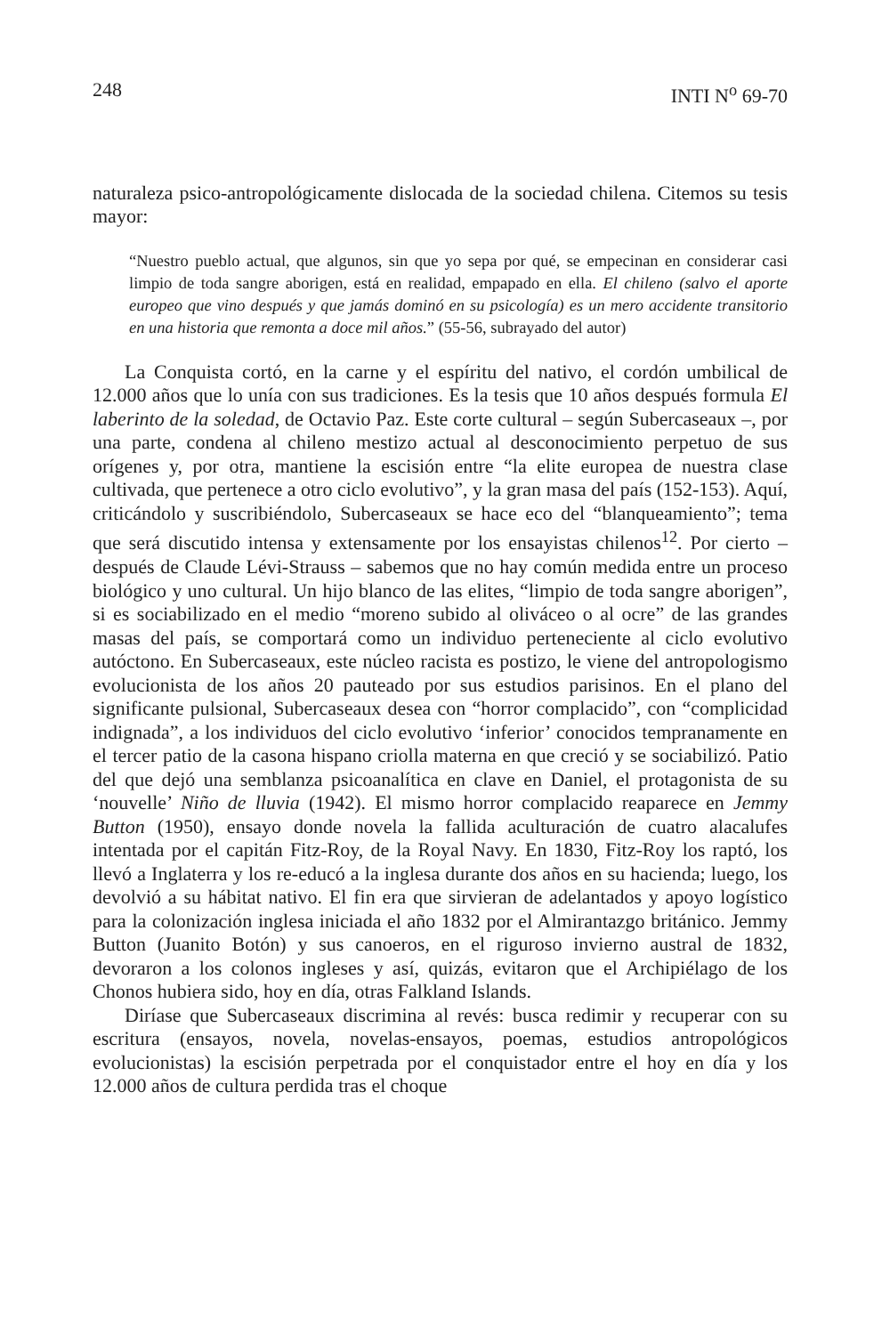248 INTI N<sup>o</sup> 69-70
naturaleza psico-antropológicamente dislocada de la sociedad chilena. Citemos su tesis mayor:
“Nuestro pueblo actual, que algunos, sin que yo sepa por qué, se empecinan en considerar casi limpio de toda sangre aborigen, está en realidad, empapado en ella. El chileno (salvo el aporte europeo que vino después y que jamás dominó en su psicología) es un mero accidente transitorio en una historia que remonta a doce mil años.” (55-56, subrayado del autor)
La Conquista cortó, en la carne y el espíritu del nativo, el cordón umbilical de 12.000 años que lo unía con sus tradiciones. Es la tesis que 10 años después formula El laberinto de la soledad, de Octavio Paz. Este corte cultural – según Subercaseaux –, por una parte, condena al chileno mestizo actual al desconocimiento perpetuo de sus orígenes y, por otra, mantiene la escisión entre “la elite europea de nuestra clase cultivada, que pertenece a otro ciclo evolutivo”, y la gran masa del país (152-153). Aquí, criticándolo y suscribiéndolo, Subercaseaux se hace eco del “blanqueamiento”; tema que será discutido intensa y extensamente por los ensayistas chilenos<sup>12</sup>. Por cierto – después de Claude Lévi-Strauss – sabemos que no hay común medida entre un proceso biológico y uno cultural. Un hijo blanco de las elites, “limpio de toda sangre aborigen”, si es sociabilizado en el medio “moreno subido al oliváceo o al ocre” de las grandes masas del país, se comportará como un individuo perteneciente al ciclo evolutivo autóctono. En Subercaseaux, este núcleo racista es postizo, le viene del antropologismo evolucionista de los años 20 pauteado por sus estudios parisinos. En el plano del significante pulsional, Subercaseaux desea con “horror complacido”, con “complicidad indignada”, a los individuos del ciclo evolutivo ‘inferior’ conocidos tempranamente en el tercer patio de la casona hispano criolla materna en que creció y se sociabilizó. Patio del que dejó una semblanza psicoanalítica en clave en Daniel, el protagonista de su ‘nouvelle’ Niño de lluvia (1942). El mismo horror complacido reaparece en Jemmy Button (1950), ensayo donde novela la fallida aculturación de cuatro alacalufes intentada por el capitán Fitz-Roy, de la Royal Navy. En 1830, Fitz-Roy los raptó, los llevó a Inglaterra y los re-educó a la inglesa durante dos años en su hacienda; luego, los devolvió a su hábitat nativo. El fin era que sirvieran de adelantados y apoyo logístico para la colonización inglesa iniciada el año 1832 por el Almirantazgo británico. Jemmy Button (Juanito Botón) y sus canoeros, en el riguroso invierno austral de 1832, devoraron a los colonos ingleses y así, quizás, evitaron que el Archipiélago de los Chonos hubiera sido, hoy en día, otras Falkland Islands.
Diríase que Subercaseaux discrimina al revés: busca redimir y recuperar con su escritura (ensayos, novela, novelas-ensayos, poemas, estudios antropológicos evolucionistas) la escisión perpetrada por el conquistador entre el hoy en día y los 12.000 años de cultura perdida tras el choque